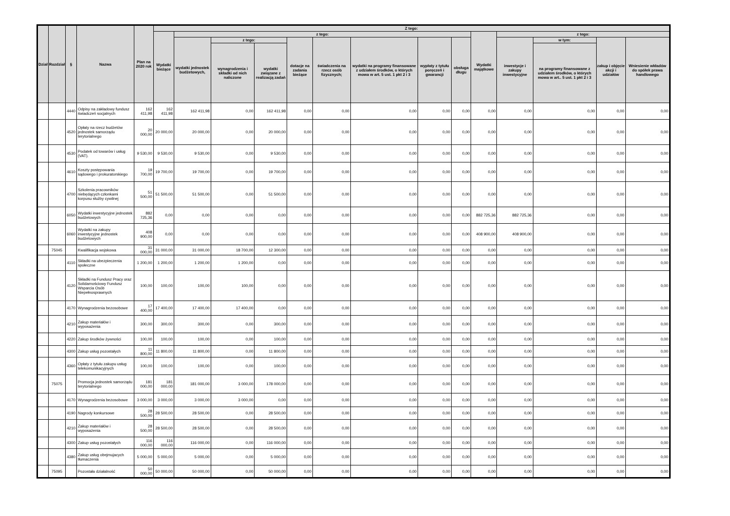| Dział | Rozdział | § | Nazwa | Plan na 2020 rok | Z tego: | | | | | | | | | | | | | |
| --- | --- | --- | --- | --- | --- | --- | --- | --- | --- | --- | --- | --- | --- | --- | --- | --- | --- | --- |
| | | | | | Wydatki bieżące | z tego: | | | | | | | | Wydatki majątkowe | z tego: | | | |
| | | | | | | wydatki jednostek budżetowych, | z tego: | | dotacje na zadania bieżące | świadczenia na rzecz osób fizycznych; | wydatki na programy finansowane z udziałem środków, o których mowa w art. 5 ust. 1 pkt 2 i 3 | wypłaty z tytułu poręczeń i gwarancji | obsługa długu | | inwestycje i zakupy inwestycyjne | w tym: | zakup i objęcie akcji i udziałów | Wniesienie wkładów do spółek prawa handlowego |
| | | | | | | | wynagrodzenia i składki od nich naliczone | wydatki związane z realizacją zadań | | | | | | | | na programy finansowane z udziałem środków, o których mowa w art.. 5 ust. 1 pkt 2 i 3 | | |
| | | 4440 | Odpisy na zakładowy fundusz świadczeń socjalnych | 162 411,98 | 162 411,98 | 162 411,98 | 0,00 | 162 411,98 | 0,00 | 0,00 | 0,00 | 0,00 | 0,00 | 0,00 | 0,00 | 0,00 | 0,00 | 0,00 |
| | | 4520 | Opłaty na rzecz budżetów jednostek samorządu terytorialnego | 20 000,00 | 20 000,00 | 20 000,00 | 0,00 | 20 000,00 | 0,00 | 0,00 | 0,00 | 0,00 | 0,00 | 0,00 | 0,00 | 0,00 | 0,00 | 0,00 |
| | | 4530 | Podatek od towarów i usług (VAT). | 9 530,00 | 9 530,00 | 9 530,00 | 0,00 | 9 530,00 | 0,00 | 0,00 | 0,00 | 0,00 | 0,00 | 0,00 | 0,00 | 0,00 | 0,00 | 0,00 |
| | | 4610 | Koszty postępowania sądowego i prokuratorskiego | 19 700,00 | 19 700,00 | 19 700,00 | 0,00 | 19 700,00 | 0,00 | 0,00 | 0,00 | 0,00 | 0,00 | 0,00 | 0,00 | 0,00 | 0,00 | 0,00 |
| | | 4700 | Szkolenia pracowników niebędących członkami korpusu służby cywilnej | 51 500,00 | 51 500,00 | 51 500,00 | 0,00 | 51 500,00 | 0,00 | 0,00 | 0,00 | 0,00 | 0,00 | 0,00 | 0,00 | 0,00 | 0,00 | 0,00 |
| | | 6050 | Wydatki inwestycyjne jednostek budżetowych | 882 725,36 | 0,00 | 0,00 | 0,00 | 0,00 | 0,00 | 0,00 | 0,00 | 0,00 | 0,00 | 882 725,36 | 882 725,36 | 0,00 | 0,00 | 0,00 |
| | | 6060 | Wydatki na zakupy inwestycyjne jednostek budżetowych | 408 900,00 | 0,00 | 0,00 | 0,00 | 0,00 | 0,00 | 0,00 | 0,00 | 0,00 | 0,00 | 408 900,00 | 408 900,00 | 0,00 | 0,00 | 0,00 |
| | 75045 | | Kwalifikacja wojskowa | 31 000,00 | 31 000,00 | 31 000,00 | 18 700,00 | 12 300,00 | 0,00 | 0,00 | 0,00 | 0,00 | 0,00 | 0,00 | 0,00 | 0,00 | 0,00 | 0,00 |
| | | 4110 | Składki na ubezpieczenia społeczne | 1 200,00 | 1 200,00 | 1 200,00 | 1 200,00 | 0,00 | 0,00 | 0,00 | 0,00 | 0,00 | 0,00 | 0,00 | 0,00 | 0,00 | 0,00 | 0,00 |
| | | 4120 | Składki na Fundusz Pracy oraz Solidarnościowy Fundusz Wsparcia Osób Niepełnosprawnych | 100,00 | 100,00 | 100,00 | 100,00 | 0,00 | 0,00 | 0,00 | 0,00 | 0,00 | 0,00 | 0,00 | 0,00 | 0,00 | 0,00 | 0,00 |
| | | 4170 | Wynagrodzenia bezosobowe | 17 400,00 | 17 400,00 | 17 400,00 | 17 400,00 | 0,00 | 0,00 | 0,00 | 0,00 | 0,00 | 0,00 | 0,00 | 0,00 | 0,00 | 0,00 | 0,00 |
| | | 4210 | Zakup materiałów i wyposażenia | 300,00 | 300,00 | 300,00 | 0,00 | 300,00 | 0,00 | 0,00 | 0,00 | 0,00 | 0,00 | 0,00 | 0,00 | 0,00 | 0,00 | 0,00 |
| | | 4220 | Zakup środków żywności | 100,00 | 100,00 | 100,00 | 0,00 | 100,00 | 0,00 | 0,00 | 0,00 | 0,00 | 0,00 | 0,00 | 0,00 | 0,00 | 0,00 | 0,00 |
| | | 4300 | Zakup usług pozostałych | 11 800,00 | 11 800,00 | 11 800,00 | 0,00 | 11 800,00 | 0,00 | 0,00 | 0,00 | 0,00 | 0,00 | 0,00 | 0,00 | 0,00 | 0,00 | 0,00 |
| | | 4360 | Opłaty z tytułu zakupu usług telekomunikacyjnych | 100,00 | 100,00 | 100,00 | 0,00 | 100,00 | 0,00 | 0,00 | 0,00 | 0,00 | 0,00 | 0,00 | 0,00 | 0,00 | 0,00 | 0,00 |
| | 75075 | | Promocja jednostek samorządu terytorialnego | 181 000,00 | 181 000,00 | 181 000,00 | 3 000,00 | 178 000,00 | 0,00 | 0,00 | 0,00 | 0,00 | 0,00 | 0,00 | 0,00 | 0,00 | 0,00 | 0,00 |
| | | 4170 | Wynagrodzenia bezosobowe | 3 000,00 | 3 000,00 | 3 000,00 | 3 000,00 | 0,00 | 0,00 | 0,00 | 0,00 | 0,00 | 0,00 | 0,00 | 0,00 | 0,00 | 0,00 | 0,00 |
| | | 4190 | Nagrody konkursowe | 28 500,00 | 28 500,00 | 28 500,00 | 0,00 | 28 500,00 | 0,00 | 0,00 | 0,00 | 0,00 | 0,00 | 0,00 | 0,00 | 0,00 | 0,00 | 0,00 |
| | | 4210 | Zakup materiałów i wyposażenia | 28 500,00 | 28 500,00 | 28 500,00 | 0,00 | 28 500,00 | 0,00 | 0,00 | 0,00 | 0,00 | 0,00 | 0,00 | 0,00 | 0,00 | 0,00 | 0,00 |
| | | 4300 | Zakup usług pozostałych | 116 000,00 | 116 000,00 | 116 000,00 | 0,00 | 116 000,00 | 0,00 | 0,00 | 0,00 | 0,00 | 0,00 | 0,00 | 0,00 | 0,00 | 0,00 | 0,00 |
| | | 4380 | Zakup usług obejmujacych tłumaczenia | 5 000,00 | 5 000,00 | 5 000,00 | 0,00 | 5 000,00 | 0,00 | 0,00 | 0,00 | 0,00 | 0,00 | 0,00 | 0,00 | 0,00 | 0,00 | 0,00 |
| | 75095 | | Pozostała działalność | 50 000,00 | 50 000,00 | 50 000,00 | 0,00 | 50 000,00 | 0,00 | 0,00 | 0,00 | 0,00 | 0,00 | 0,00 | 0,00 | 0,00 | 0,00 | 0,00 |